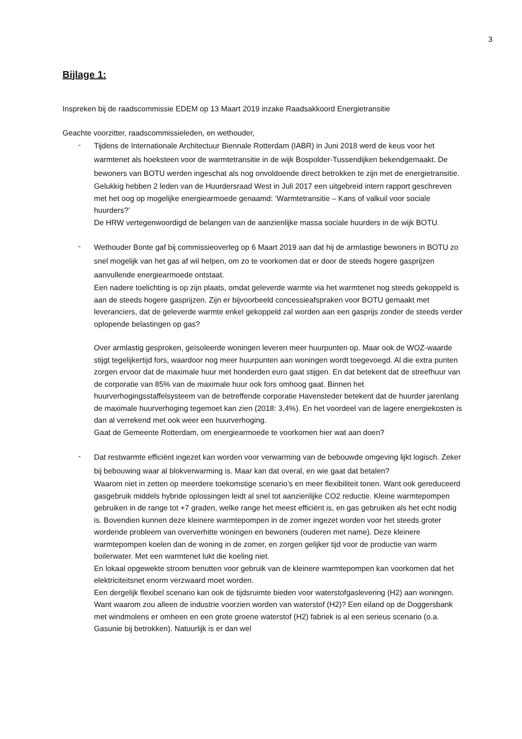3
Bijlage 1:
Inspreken bij de raadscommissie EDEM op 13 Maart 2019 inzake Raadsakkoord Energietransitie
Geachte voorzitter, raadscommissieleden, en wethouder,
-
Tijdens de Internationale Architectuur Biennale Rotterdam (IABR) in Juni 2018 werd de keus voor het warmtenet als hoeksteen voor de warmtetransitie in de wijk Bospolder-Tussendijken bekendgemaakt. De bewoners van BOTU werden ingeschat als nog onvoldoende direct betrokken te zijn met de energietransitie.
Gelukkig hebben 2 leden van de Huurdersraad West in Juli 2017 een uitgebreid intern rapport geschreven met het oog op mogelijke energiearmoede genaamd: ‘Warmtetransitie – Kans of valkuil voor sociale huurders?’
De HRW vertegenwoordigd de belangen van de aanzienlijke massa sociale huurders in de wijk BOTU.
-
Wethouder Bonte gaf bij commissieoverleg op 6 Maart 2019 aan dat hij de armlastige bewoners in BOTU zo snel mogelijk van het gas af wil helpen, om zo te voorkomen dat er door de steeds hogere gasprijzen aanvullende energiearmoede ontstaat.
Een nadere toelichting is op zijn plaats, omdat geleverde warmte via het warmtenet nog steeds gekoppeld is aan de steeds hogere gasprijzen. Zijn er bijvoorbeeld concessieafspraken voor BOTU gemaakt met leveranciers, dat de geleverde warmte enkel gekoppeld zal worden aan een gasprijs zonder de steeds verder oplopende belastingen op gas?
Over armlastig gesproken, geïsoleerde woningen leveren meer huurpunten op. Maar ook de WOZ-waarde stijgt tegelijkertijd fors, waardoor nog meer huurpunten aan woningen wordt toegevoegd. Al die extra punten zorgen ervoor dat de maximale huur met honderden euro gaat stijgen. En dat betekent dat de streefhuur van de corporatie van 85% van de maximale huur ook fors omhoog gaat. Binnen het huurverhogingsstaffelsysteem van de betreffende corporatie Havensteder betekent dat de huurder jarenlang de maximale huurverhoging tegemoet kan zien (2018: 3,4%). En het voordeel van de lagere energiekosten is dan al verrekend met ook weer een huurverhoging.
Gaat de Gemeente Rotterdam, om energiearmoede te voorkomen hier wat aan doen?
-
Dat restwarmte efficiënt ingezet kan worden voor verwarming van de bebouwde omgeving lijkt logisch. Zeker bij bebouwing waar al blokverwarming is. Maar kan dat overal, en wie gaat dat betalen?
Waarom niet in zetten op meerdere toekomstige scenario’s en meer flexibiliteit tonen. Want ook gereduceerd gasgebruik middels hybride oplossingen leidt al snel tot aanzienlijke CO2 reductie. Kleine warmtepompen gebruiken in de range tot +7 graden, welke range het meest efficiënt is, en gas gebruiken als het echt nodig is. Bovendien kunnen deze kleinere warmtepompen in de zomer ingezet worden voor het steeds groter wordende probleem van oververhitte woningen en bewoners (ouderen met name). Deze kleinere warmtepompen koelen dan de woning in de zomer, en zorgen gelijker tijd voor de productie van warm boilerwater. Met een warmtenet lukt die koeling niet.
En lokaal opgewekte stroom benutten voor gebruik van de kleinere warmtepompen kan voorkomen dat het elektriciteitsnet enorm verzwaard moet worden.
Een dergelijk flexibel scenario kan ook de tijdsruimte bieden voor waterstofgaslevering (H2) aan woningen. Want waarom zou alleen de industrie voorzien worden van waterstof (H2)? Een eiland op de Doggersbank met windmolens er omheen en een grote groene waterstof (H2) fabriek is al een serieus scenario (o.a. Gasunie bij betrokken). Natuurlijk is er dan wel